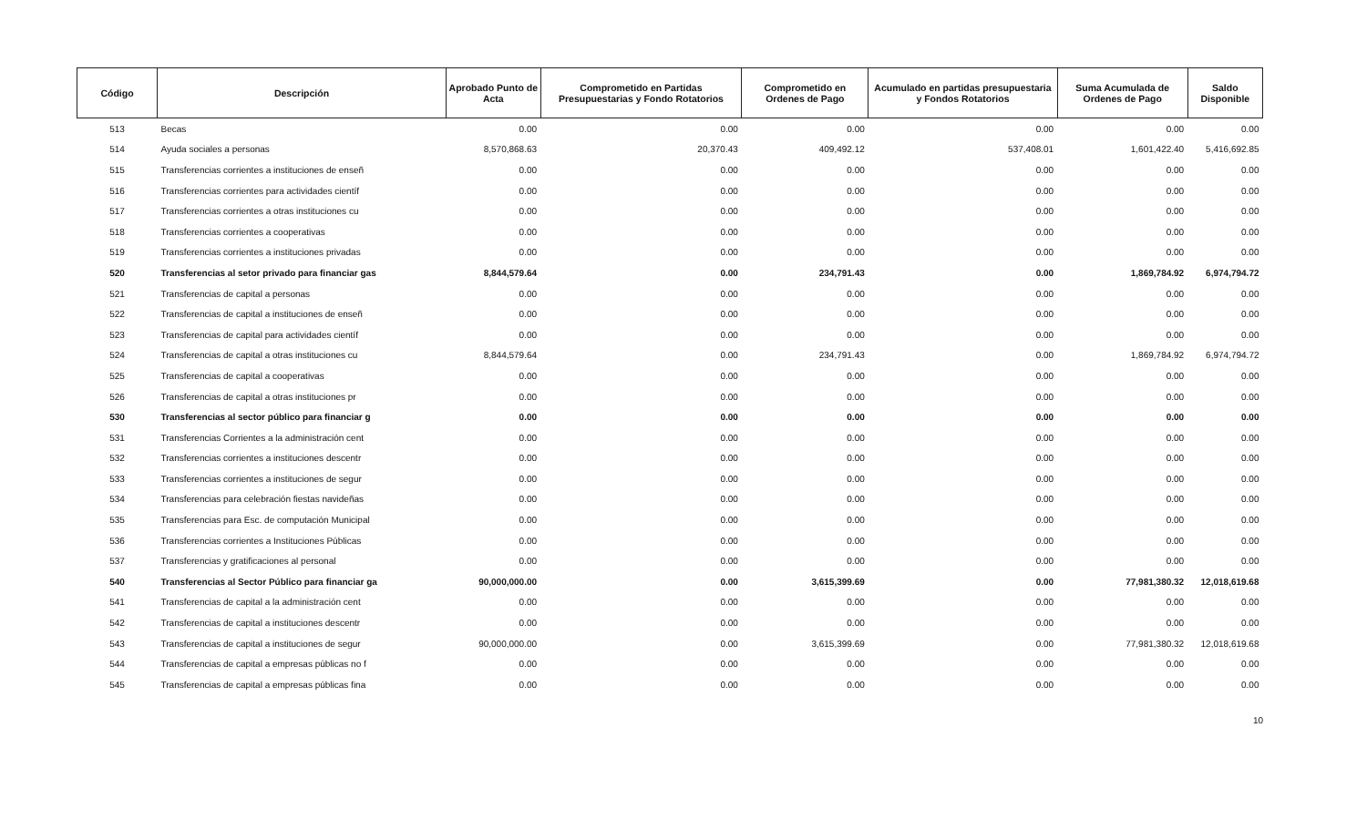| Código | Descripción | Aprobado Punto de Acta | Comprometido en Partidas Presupuestarias y Fondo Rotatorios | Comprometido en Ordenes de Pago | Acumulado en partidas presupuestaria y Fondos Rotatorios | Suma Acumulada de Ordenes de Pago | Saldo Disponible |
| --- | --- | --- | --- | --- | --- | --- | --- |
| 513 | Becas | 0.00 | 0.00 | 0.00 | 0.00 | 0.00 | 0.00 |
| 514 | Ayuda sociales a personas | 8,570,868.63 | 20,370.43 | 409,492.12 | 537,408.01 | 1,601,422.40 | 5,416,692.85 |
| 515 | Transferencias corrientes a instituciones de enseñ | 0.00 | 0.00 | 0.00 | 0.00 | 0.00 | 0.00 |
| 516 | Transferencias corrientes para actividades científ | 0.00 | 0.00 | 0.00 | 0.00 | 0.00 | 0.00 |
| 517 | Transferencias corrientes a otras instituciones cu | 0.00 | 0.00 | 0.00 | 0.00 | 0.00 | 0.00 |
| 518 | Transferencias corrientes a cooperativas | 0.00 | 0.00 | 0.00 | 0.00 | 0.00 | 0.00 |
| 519 | Transferencias corrientes a instituciones privadas | 0.00 | 0.00 | 0.00 | 0.00 | 0.00 | 0.00 |
| 520 | Transferencias al setor privado para financiar gas | 8,844,579.64 | 0.00 | 234,791.43 | 0.00 | 1,869,784.92 | 6,974,794.72 |
| 521 | Transferencias de capital a personas | 0.00 | 0.00 | 0.00 | 0.00 | 0.00 | 0.00 |
| 522 | Transferencias de capital a instituciones de enseñ | 0.00 | 0.00 | 0.00 | 0.00 | 0.00 | 0.00 |
| 523 | Transferencias de capital para actividades científ | 0.00 | 0.00 | 0.00 | 0.00 | 0.00 | 0.00 |
| 524 | Transferencias de capital a otras instituciones cu | 8,844,579.64 | 0.00 | 234,791.43 | 0.00 | 1,869,784.92 | 6,974,794.72 |
| 525 | Transferencias de capital a cooperativas | 0.00 | 0.00 | 0.00 | 0.00 | 0.00 | 0.00 |
| 526 | Transferencias de capital a otras instituciones pr | 0.00 | 0.00 | 0.00 | 0.00 | 0.00 | 0.00 |
| 530 | Transferencias al sector público para financiar g | 0.00 | 0.00 | 0.00 | 0.00 | 0.00 | 0.00 |
| 531 | Transferencias Corrientes a la administración cent | 0.00 | 0.00 | 0.00 | 0.00 | 0.00 | 0.00 |
| 532 | Transferencias corrientes a instituciones descentr | 0.00 | 0.00 | 0.00 | 0.00 | 0.00 | 0.00 |
| 533 | Transferencias corrientes a instituciones de segur | 0.00 | 0.00 | 0.00 | 0.00 | 0.00 | 0.00 |
| 534 | Transferencias para celebración fiestas navideñas | 0.00 | 0.00 | 0.00 | 0.00 | 0.00 | 0.00 |
| 535 | Transferencias para Esc. de computación Municipal | 0.00 | 0.00 | 0.00 | 0.00 | 0.00 | 0.00 |
| 536 | Transferencias corrientes a Instituciones Públicas | 0.00 | 0.00 | 0.00 | 0.00 | 0.00 | 0.00 |
| 537 | Transferencias y gratificaciones al personal | 0.00 | 0.00 | 0.00 | 0.00 | 0.00 | 0.00 |
| 540 | Transferencias al Sector Público para financiar ga | 90,000,000.00 | 0.00 | 3,615,399.69 | 0.00 | 77,981,380.32 | 12,018,619.68 |
| 541 | Transferencias de capital a la administración cent | 0.00 | 0.00 | 0.00 | 0.00 | 0.00 | 0.00 |
| 542 | Transferencias de capital a instituciones descentr | 0.00 | 0.00 | 0.00 | 0.00 | 0.00 | 0.00 |
| 543 | Transferencias de capital a instituciones de segur | 90,000,000.00 | 0.00 | 3,615,399.69 | 0.00 | 77,981,380.32 | 12,018,619.68 |
| 544 | Transferencias de capital a empresas públicas no f | 0.00 | 0.00 | 0.00 | 0.00 | 0.00 | 0.00 |
| 545 | Transferencias de capital a empresas públicas fina | 0.00 | 0.00 | 0.00 | 0.00 | 0.00 | 0.00 |
10